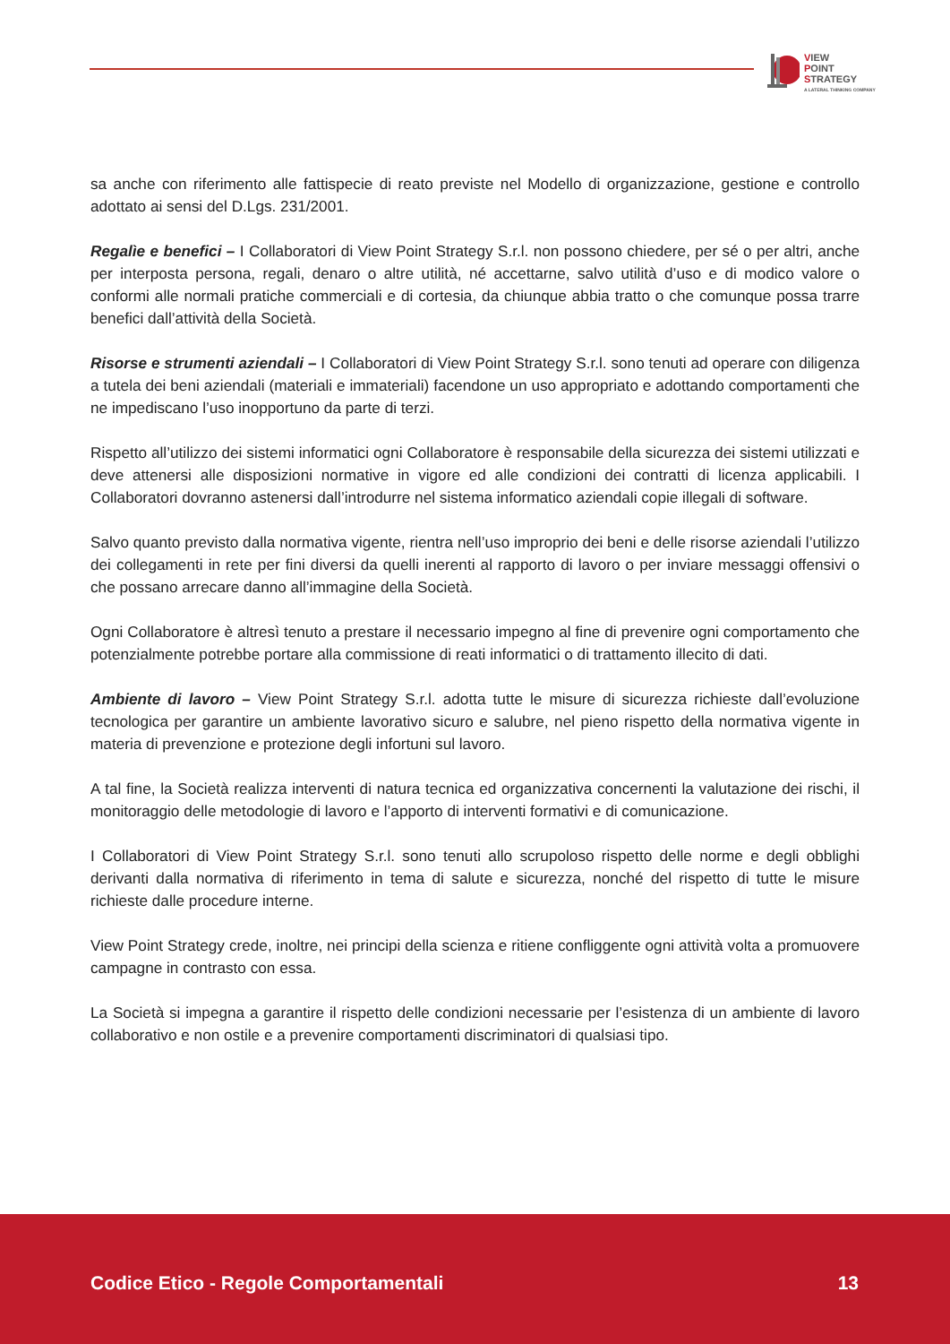VIEW
POINT
STRATEGY
A LATERAL THINKING COMPANY
sa anche con riferimento alle fattispecie di reato previste nel Modello di organizzazione, gestione e controllo adottato ai sensi del D.Lgs. 231/2001.
Regalìe e benefici – I Collaboratori di View Point Strategy S.r.l. non possono chiedere, per sé o per altri, anche per interposta persona, regali, denaro o altre utilità, né accettarne, salvo utilità d’uso e di modico valore o conformi alle normali pratiche commerciali e di cortesia, da chiunque abbia tratto o che comunque possa trarre benefici dall’attività della Società.
Risorse e strumenti aziendali – I Collaboratori di View Point Strategy S.r.l. sono tenuti ad operare con diligenza a tutela dei beni aziendali (materiali e immateriali) facendone un uso appropriato e adottando comportamenti che ne impediscano l’uso inopportuno da parte di terzi.
Rispetto all’utilizzo dei sistemi informatici ogni Collaboratore è responsabile della sicurezza dei sistemi utilizzati e deve attenersi alle disposizioni normative in vigore ed alle condizioni dei contratti di licenza applicabili. I Collaboratori dovranno astenersi dall’introdurre nel sistema informatico aziendali copie illegali di software.
Salvo quanto previsto dalla normativa vigente, rientra nell’uso improprio dei beni e delle risorse aziendali l’utilizzo dei collegamenti in rete per fini diversi da quelli inerenti al rapporto di lavoro o per inviare messaggi offensivi o che possano arrecare danno all’immagine della Società.
Ogni Collaboratore è altresì tenuto a prestare il necessario impegno al fine di prevenire ogni comportamento che potenzialmente potrebbe portare alla commissione di reati informatici o di trattamento illecito di dati.
Ambiente di lavoro – View Point Strategy S.r.l. adotta tutte le misure di sicurezza richieste dall’evoluzione tecnologica per garantire un ambiente lavorativo sicuro e salubre, nel pieno rispetto della normativa vigente in materia di prevenzione e protezione degli infortuni sul lavoro.
A tal fine, la Società realizza interventi di natura tecnica ed organizzativa concernenti la valutazione dei rischi, il monitoraggio delle metodologie di lavoro e l’apporto di interventi formativi e di comunicazione.
I Collaboratori di View Point Strategy S.r.l. sono tenuti allo scrupoloso rispetto delle norme e degli obblighi derivanti dalla normativa di riferimento in tema di salute e sicurezza, nonché del rispetto di tutte le misure richieste dalle procedure interne.
View Point Strategy crede, inoltre, nei principi della scienza e ritiene confliggente ogni attività volta a promuovere campagne in contrasto con essa.
La Società si impegna a garantire il rispetto delle condizioni necessarie per l’esistenza di un ambiente di lavoro collaborativo e non ostile e a prevenire comportamenti discriminatori di qualsiasi tipo.
Codice Etico - Regole Comportamentali
13